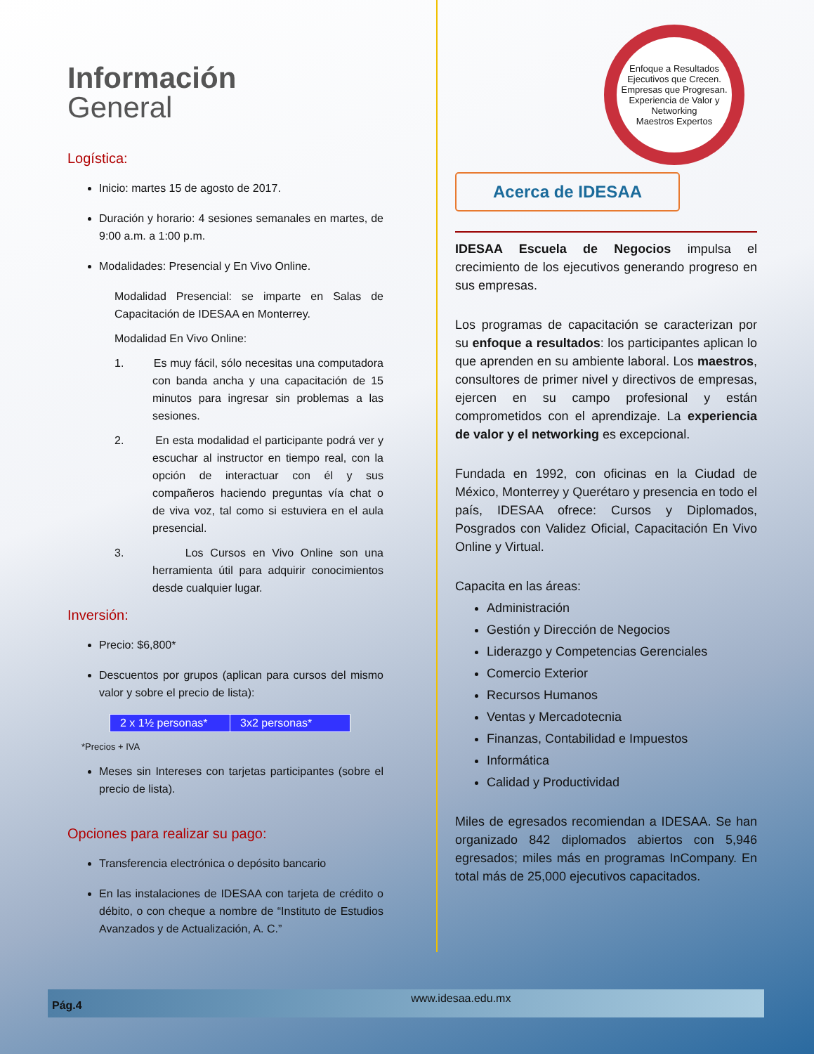Enfoque a Resultados
Ejecutivos que Crecen. Empresas que Progresan.
Experiencia de Valor y Networking
Maestros Expertos
Información
General
Logística:
Inicio: martes 15 de agosto de 2017.
Duración y horario: 4 sesiones semanales en martes, de 9:00 a.m. a 1:00 p.m.
Modalidades: Presencial y En Vivo Online.
Modalidad Presencial: se imparte en Salas de Capacitación de IDESAA en Monterrey.
Modalidad En Vivo Online:
1. Es muy fácil, sólo necesitas una computadora con banda ancha y una capacitación de 15 minutos para ingresar sin problemas a las sesiones.
2. En esta modalidad el participante podrá ver y escuchar al instructor en tiempo real, con la opción de interactuar con él y sus compañeros haciendo preguntas vía chat o de viva voz, tal como si estuviera en el aula presencial.
3. Los Cursos en Vivo Online son una herramienta útil para adquirir conocimientos desde cualquier lugar.
Inversión:
Precio: $6,800*
Descuentos por grupos (aplican para cursos del mismo valor y sobre el precio de lista):
| 2 x 1½ personas* | 3x2 personas* |
*Precios + IVA
Meses sin Intereses con tarjetas participantes (sobre el precio de lista).
Opciones para realizar su pago:
Transferencia electrónica o depósito bancario
En las instalaciones de IDESAA con tarjeta de crédito o débito, o con cheque a nombre de “Instituto de Estudios Avanzados y de Actualización, A. C.”
Acerca de IDESAA
IDESAA Escuela de Negocios impulsa el crecimiento de los ejecutivos generando progreso en sus empresas.
Los programas de capacitación se caracterizan por su enfoque a resultados: los participantes aplican lo que aprenden en su ambiente laboral. Los maestros, consultores de primer nivel y directivos de empresas, ejercen en su campo profesional y están comprometidos con el aprendizaje. La experiencia de valor y el networking es excepcional.
Fundada en 1992, con oficinas en la Ciudad de México, Monterrey y Querétaro y presencia en todo el país, IDESAA ofrece: Cursos y Diplomados, Posgrados con Validez Oficial, Capacitación En Vivo Online y Virtual.
Capacita en las áreas:
Administración
Gestión y Dirección de Negocios
Liderazgo y Competencias Gerenciales
Comercio Exterior
Recursos Humanos
Ventas y Mercadotecnia
Finanzas, Contabilidad e Impuestos
Informática
Calidad y Productividad
Miles de egresados recomiendan a IDESAA. Se han organizado 842 diplomados abiertos con 5,946 egresados; miles más en programas InCompany. En total más de 25,000 ejecutivos capacitados.
Pág.4 www.idesaa.edu.mx